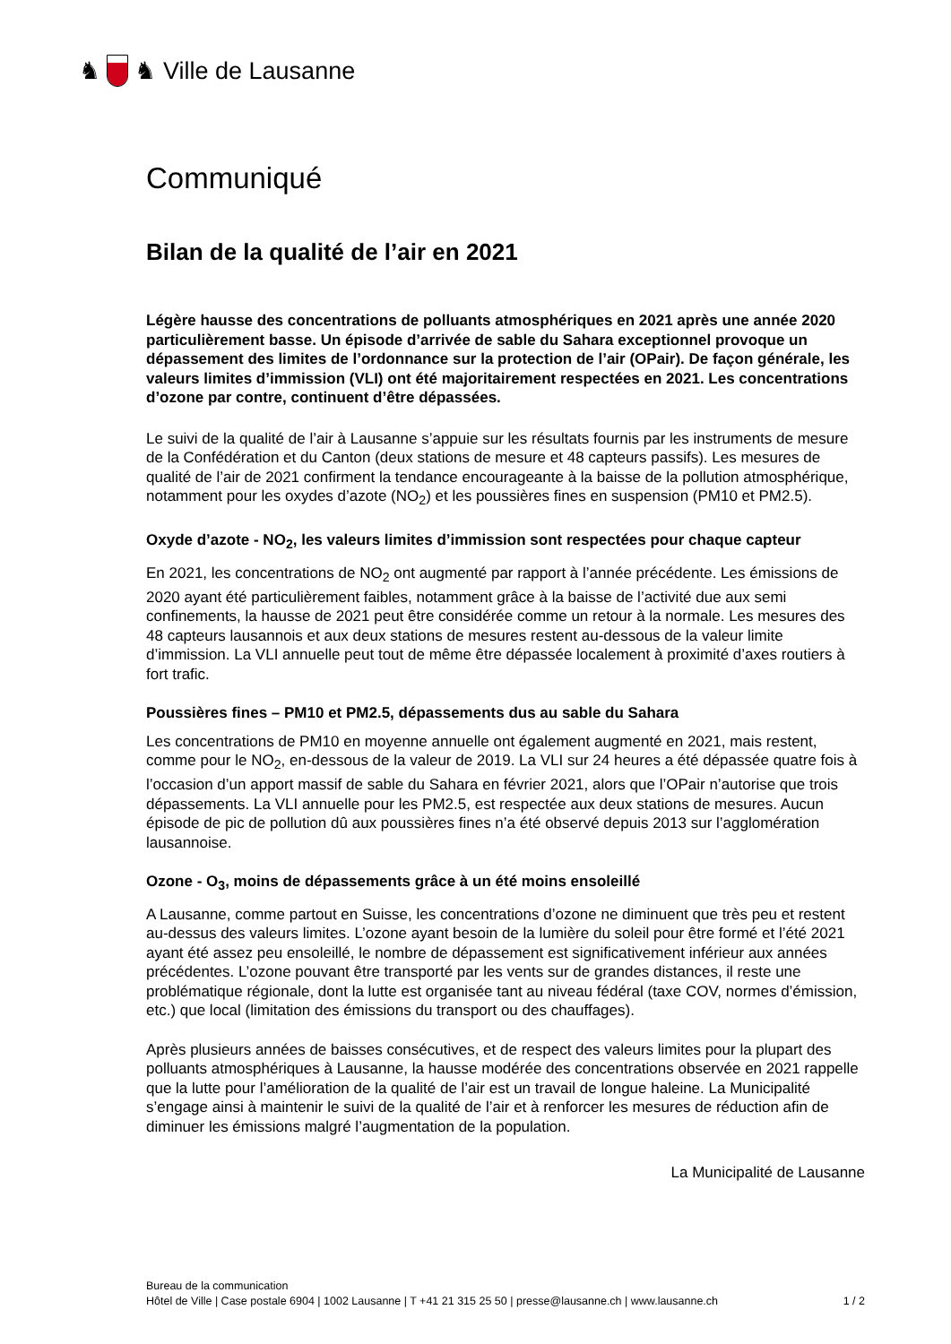♞ ♞ Ville de Lausanne
Communiqué
Bilan de la qualité de l’air en 2021
Légère hausse des concentrations de polluants atmosphériques en 2021 après une année 2020 particulièrement basse. Un épisode d’arrivée de sable du Sahara exceptionnel provoque un dépassement des limites de l’ordonnance sur la protection de l’air (OPair). De façon générale, les valeurs limites d’immission (VLI) ont été majoritairement respectées en 2021. Les concentrations d’ozone par contre, continuent d’être dépassées.
Le suivi de la qualité de l’air à Lausanne s’appuie sur les résultats fournis par les instruments de mesure de la Confédération et du Canton (deux stations de mesure et 48 capteurs passifs). Les mesures de qualité de l’air de 2021 confirment la tendance encourageante à la baisse de la pollution atmosphérique, notamment pour les oxydes d’azote (NO<sub>2</sub>) et les poussières fines en suspension (PM10 et PM2.5).
Oxyde d’azote - NO<sub>2</sub>, les valeurs limites d’immission sont respectées pour chaque capteur
En 2021, les concentrations de NO<sub>2</sub> ont augmenté par rapport à l’année précédente. Les émissions de 2020 ayant été particulièrement faibles, notamment grâce à la baisse de l’activité due aux semi confinements, la hausse de 2021 peut être considérée comme un retour à la normale. Les mesures des 48 capteurs lausannois et aux deux stations de mesures restent au-dessous de la valeur limite d’immission. La VLI annuelle peut tout de même être dépassée localement à proximité d’axes routiers à fort trafic.
Poussières fines – PM10 et PM2.5, dépassements dus au sable du Sahara
Les concentrations de PM10 en moyenne annuelle ont également augmenté en 2021, mais restent, comme pour le NO<sub>2</sub>, en-dessous de la valeur de 2019. La VLI sur 24 heures a été dépassée quatre fois à l’occasion d’un apport massif de sable du Sahara en février 2021, alors que l’OPair n’autorise que trois dépassements. La VLI annuelle pour les PM2.5, est respectée aux deux stations de mesures. Aucun épisode de pic de pollution dû aux poussières fines n’a été observé depuis 2013 sur l’agglomération lausannoise.
Ozone - O<sub>3</sub>, moins de dépassements grâce à un été moins ensoleillé
A Lausanne, comme partout en Suisse, les concentrations d’ozone ne diminuent que très peu et restent au-dessus des valeurs limites. L’ozone ayant besoin de la lumière du soleil pour être formé et l’été 2021 ayant été assez peu ensoleillé, le nombre de dépassement est significativement inférieur aux années précédentes. L’ozone pouvant être transporté par les vents sur de grandes distances, il reste une problématique régionale, dont la lutte est organisée tant au niveau fédéral (taxe COV, normes d’émission, etc.) que local (limitation des émissions du transport ou des chauffages).
Après plusieurs années de baisses consécutives, et de respect des valeurs limites pour la plupart des polluants atmosphériques à Lausanne, la hausse modérée des concentrations observée en 2021 rappelle que la lutte pour l’amélioration de la qualité de l’air est un travail de longue haleine. La Municipalité s’engage ainsi à maintenir le suivi de la qualité de l’air et à renforcer les mesures de réduction afin de diminuer les émissions malgré l’augmentation de la population.
La Municipalité de Lausanne
Bureau de la communication
Hôtel de Ville | Case postale 6904 | 1002 Lausanne | T +41 21 315 25 50 | presse@lausanne.ch | www.lausanne.ch 1 / 2